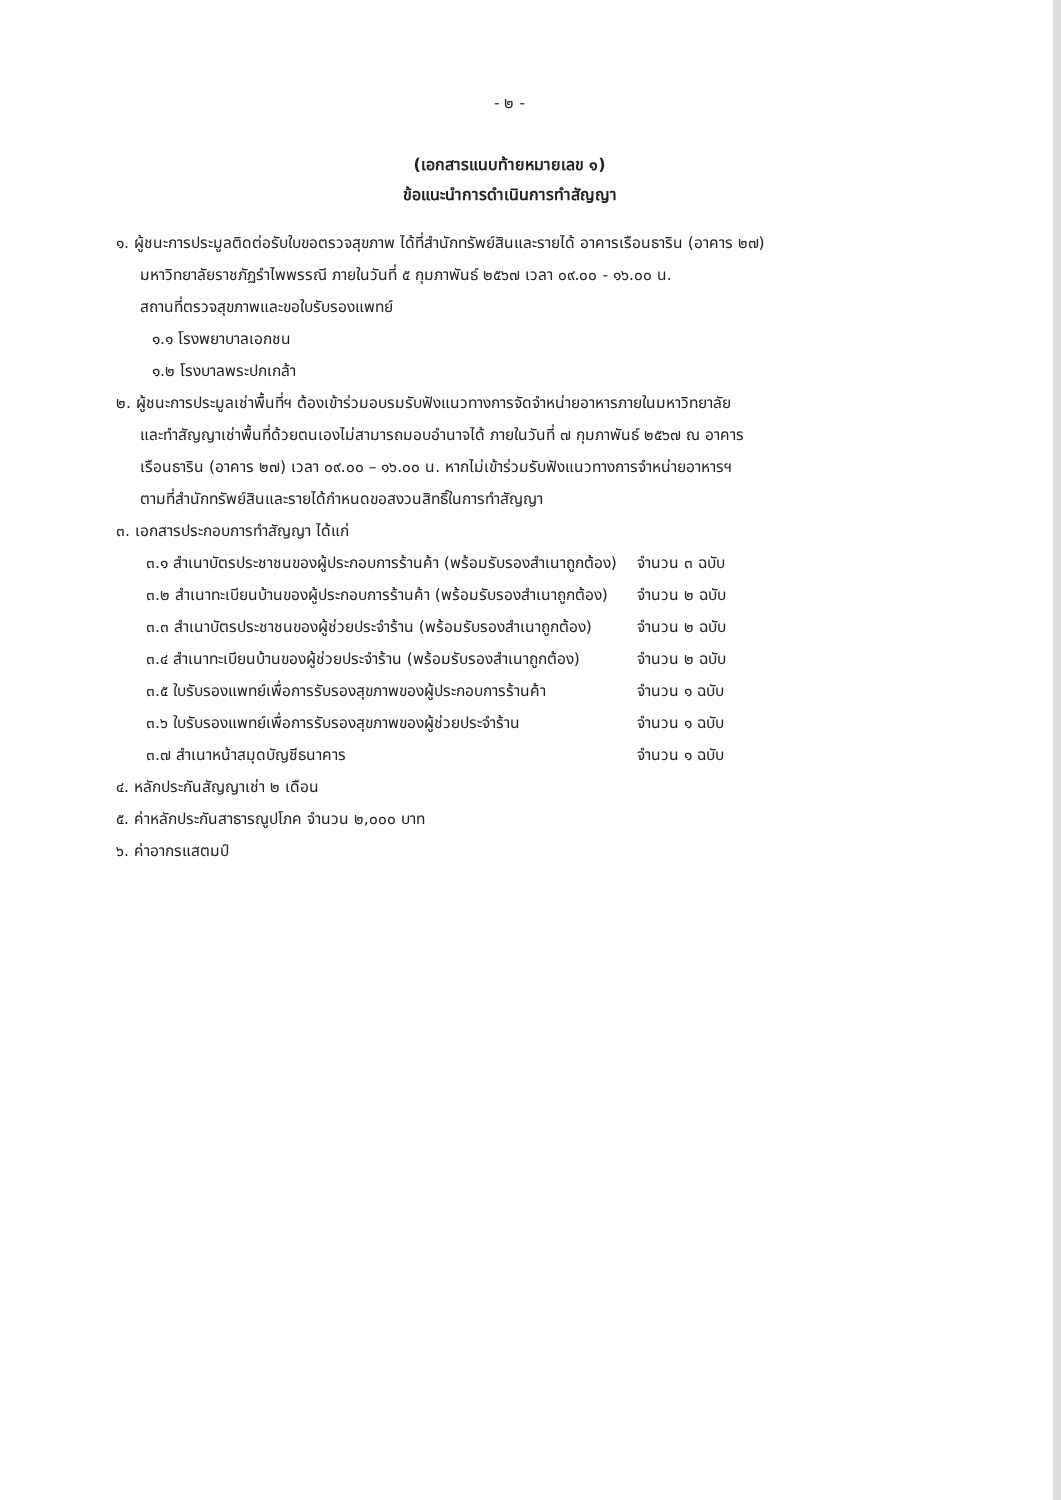- ๒ -
(เอกสารแนบท้ายหมายเลข ๑)
ข้อแนะนำการดำเนินการทำสัญญา
๑. ผู้ชนะการประมูลติดต่อรับใบขอตรวจสุขภาพ ได้ที่สำนักทรัพย์สินและรายได้ อาคารเรือนธาริน (อาคาร ๒๗)
มหาวิทยาลัยราชภัฏรำไพพรรณี ภายในวันที่ ๕ กุมภาพันธ์ ๒๕๖๗ เวลา ๐๙.๐๐ - ๑๖.๐๐ น.
สถานที่ตรวจสุขภาพและขอใบรับรองแพทย์
๑.๑ โรงพยาบาลเอกชน
๑.๒ โรงบาลพระปกเกล้า
๒. ผู้ชนะการประมูลเช่าพื้นที่ฯ ต้องเข้าร่วมอบรมรับฟังแนวทางการจัดจำหน่ายอาหารภายในมหาวิทยาลัย
และทำสัญญาเช่าพื้นที่ด้วยตนเองไม่สามารถมอบอำนาจได้ ภายในวันที่ ๗ กุมภาพันธ์ ๒๕๖๗ ณ อาคาร
เรือนธาริน (อาคาร ๒๗) เวลา ๐๙.๐๐ – ๑๖.๐๐ น. หากไม่เข้าร่วมรับฟังแนวทางการจำหน่ายอาหารฯ
ตามที่สำนักทรัพย์สินและรายได้กำหนดขอสงวนสิทธิ์ในการทำสัญญา
๓. เอกสารประกอบการทำสัญญา ได้แก่
| ๓.๑ สำเนาบัตรประชาชนของผู้ประกอบการร้านค้า (พร้อมรับรองสำเนาถูกต้อง) | จำนวน ๓ ฉบับ |
| ๓.๒ สำเนาทะเบียนบ้านของผู้ประกอบการร้านค้า (พร้อมรับรองสำเนาถูกต้อง) | จำนวน ๒ ฉบับ |
| ๓.๓ สำเนาบัตรประชาชนของผู้ช่วยประจำร้าน (พร้อมรับรองสำเนาถูกต้อง) | จำนวน ๒ ฉบับ |
| ๓.๔ สำเนาทะเบียนบ้านของผู้ช่วยประจำร้าน (พร้อมรับรองสำเนาถูกต้อง) | จำนวน ๒ ฉบับ |
| ๓.๕ ใบรับรองแพทย์เพื่อการรับรองสุขภาพของผู้ประกอบการร้านค้า | จำนวน ๑ ฉบับ |
| ๓.๖ ใบรับรองแพทย์เพื่อการรับรองสุขภาพของผู้ช่วยประจำร้าน | จำนวน ๑ ฉบับ |
| ๓.๗ สำเนาหน้าสมุดบัญชีธนาคาร | จำนวน ๑ ฉบับ |
๔. หลักประกันสัญญาเช่า ๒ เดือน
๕. ค่าหลักประกันสาธารณูปโภค จำนวน ๒,๐๐๐ บาท
๖. ค่าอากรแสตมป์